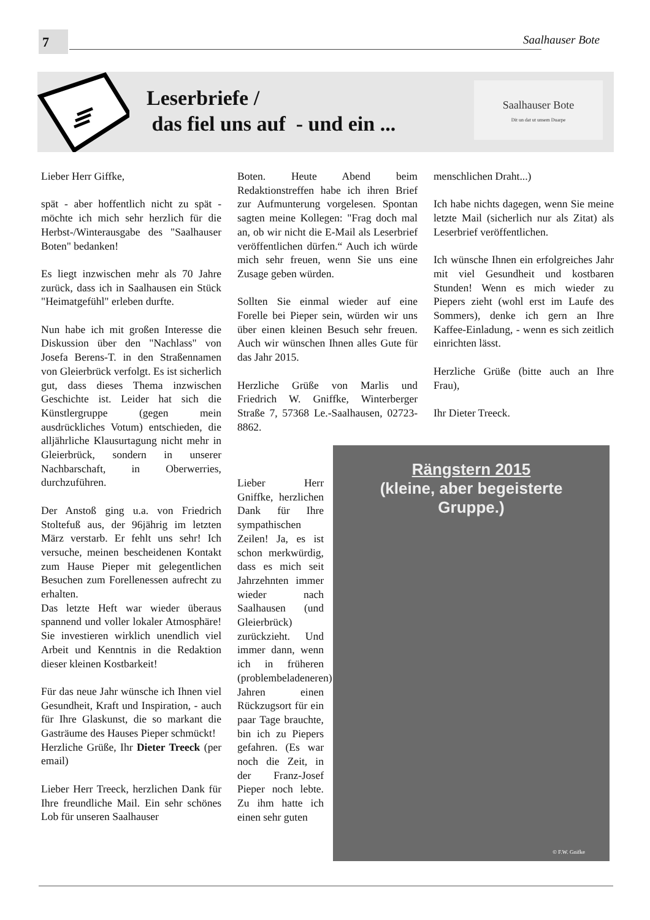7 Saalhauser Bote
Leserbriefe /
das fiel uns auf - und ein ...
Saalhauser Bote
Dit un dat ut unsem Duarpe
Lieber Herr Giffke,
spät - aber hoffentlich nicht zu spät - möchte ich mich sehr herzlich für die Herbst-/Winterausgabe des "Saalhauser Boten" bedanken!
Es liegt inzwischen mehr als 70 Jahre zurück, dass ich in Saalhausen ein Stück "Heimatgefühl" erleben durfte.
Nun habe ich mit großen Interesse die Diskussion über den "Nachlass" von Josefa Berens-T. in den Straßennamen von Gleierbrück verfolgt. Es ist sicherlich gut, dass dieses Thema inzwischen Geschichte ist. Leider hat sich die Künstlergruppe (gegen mein ausdrückliches Votum) entschieden, die alljährliche Klausurtagung nicht mehr in Gleierbrück, sondern in unserer Nachbarschaft, in Oberwerries, durchzuführen.
Der Anstoß ging u.a. von Friedrich Stoltefuß aus, der 96jährig im letzten März verstarb. Er fehlt uns sehr! Ich versuche, meinen bescheidenen Kontakt zum Hause Pieper mit gelegentlichen Besuchen zum Forellenessen aufrecht zu erhalten.
Das letzte Heft war wieder überaus spannend und voller lokaler Atmosphäre! Sie investieren wirklich unendlich viel Arbeit und Kenntnis in die Redaktion dieser kleinen Kostbarkeit!
Für das neue Jahr wünsche ich Ihnen viel Gesundheit, Kraft und Inspiration, - auch für Ihre Glaskunst, die so markant die Gasträume des Hauses Pieper schmückt!
Herzliche Grüße, Ihr Dieter Treeck (per email)
Lieber Herr Treeck, herzlichen Dank für Ihre freundliche Mail. Ein sehr schönes Lob für unseren Saalhauser
Boten. Heute Abend beim Redaktionstreffen habe ich ihren Brief zur Aufmunterung vorgelesen. Spontan sagten meine Kollegen: "Frag doch mal an, ob wir nicht die E-Mail als Leserbrief veröffentlichen dürfen.“ Auch ich würde mich sehr freuen, wenn Sie uns eine Zusage geben würden.
Sollten Sie einmal wieder auf eine Forelle bei Pieper sein, würden wir uns über einen kleinen Besuch sehr freuen. Auch wir wünschen Ihnen alles Gute für das Jahr 2015.
Herzliche Grüße von Marlis und Friedrich W. Gniffke, Winterberger Straße 7, 57368 Le.-Saalhausen, 02723-8862.
Lieber Herr Gniffke, herzlichen Dank für Ihre sympathischen Zeilen! Ja, es ist schon merkwürdig, dass es mich seit Jahrzehnten immer wieder nach Saalhausen (und Gleierbrück) zurückzieht. Und immer dann, wenn ich in früheren (problembeladeneren) Jahren einen Rückzugsort für ein paar Tage brauchte, bin ich zu Piepers gefahren. (Es war noch die Zeit, in der Franz-Josef Pieper noch lebte. Zu ihm hatte ich einen sehr guten
menschlichen Draht...)
Ich habe nichts dagegen, wenn Sie meine letzte Mail (sicherlich nur als Zitat) als Leserbrief veröffentlichen.
Ich wünsche Ihnen ein erfolgreiches Jahr mit viel Gesundheit und kostbaren Stunden! Wenn es mich wieder zu Piepers zieht (wohl erst im Laufe des Sommers), denke ich gern an Ihre Kaffee-Einladung, - wenn es sich zeitlich einrichten lässt.
Herzliche Grüße (bitte auch an Ihre Frau),
Ihr Dieter Treeck.
Rängstern 2015
(kleine, aber begeisterte
Gruppe.)
© F.W. Gnifke